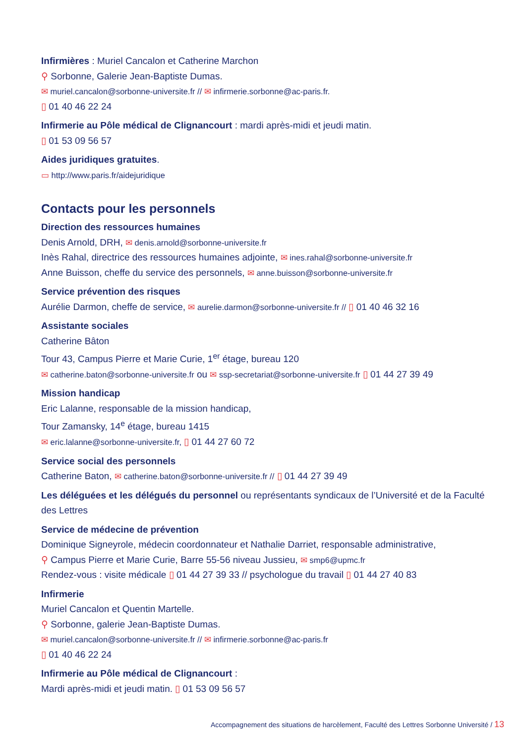Infirmières : Muriel Cancalon et Catherine Marchon
⚲ Sorbonne, Galerie Jean-Baptiste Dumas.
✉ muriel.cancalon@sorbonne-universite.fr // ✉ infirmerie.sorbonne@ac-paris.fr.
▯ 01 40 46 22 24
Infirmerie au Pôle médical de Clignancourt : mardi après-midi et jeudi matin.
▯ 01 53 09 56 57
Aides juridiques gratuites.
▭ http://www.paris.fr/aidejuridique
Contacts pour les personnels
Direction des ressources humaines
Denis Arnold, DRH, ✉ denis.arnold@sorbonne-universite.fr
Inès Rahal, directrice des ressources humaines adjointe, ✉ ines.rahal@sorbonne-universite.fr
Anne Buisson, cheffe du service des personnels, ✉ anne.buisson@sorbonne-universite.fr
Service prévention des risques
Aurélie Darmon, cheffe de service, ✉ aurelie.darmon@sorbonne-universite.fr // ▯ 01 40 46 32 16
Assistante sociales
Catherine Bâton
Tour 43, Campus Pierre et Marie Curie, 1<sup>er</sup> étage, bureau 120
✉ catherine.baton@sorbonne-universite.fr ou ✉ ssp-secretariat@sorbonne-universite.fr ▯ 01 44 27 39 49
Mission handicap
Eric Lalanne, responsable de la mission handicap,
Tour Zamansky, 14<sup>e</sup> étage, bureau 1415
✉ eric.lalanne@sorbonne-universite.fr, ▯ 01 44 27 60 72
Service social des personnels
Catherine Baton, ✉ catherine.baton@sorbonne-universite.fr // ▯ 01 44 27 39 49
Les déléguées et les délégués du personnel ou représentants syndicaux de l’Université et de la Faculté des Lettres
Service de médecine de prévention
Dominique Signeyrole, médecin coordonnateur et Nathalie Darriet, responsable administrative,
⚲ Campus Pierre et Marie Curie, Barre 55-56 niveau Jussieu, ✉ smp6@upmc.fr
Rendez-vous : visite médicale ▯ 01 44 27 39 33 // psychologue du travail ▯ 01 44 27 40 83
Infirmerie
Muriel Cancalon et Quentin Martelle.
⚲ Sorbonne, galerie Jean-Baptiste Dumas.
✉ muriel.cancalon@sorbonne-universite.fr // ✉ infirmerie.sorbonne@ac-paris.fr
▯ 01 40 46 22 24
Infirmerie au Pôle médical de Clignancourt :
Mardi après-midi et jeudi matin. ▯ 01 53 09 56 57
Accompagnement des situations de harcèlement, Faculté des Lettres Sorbonne Université / 13